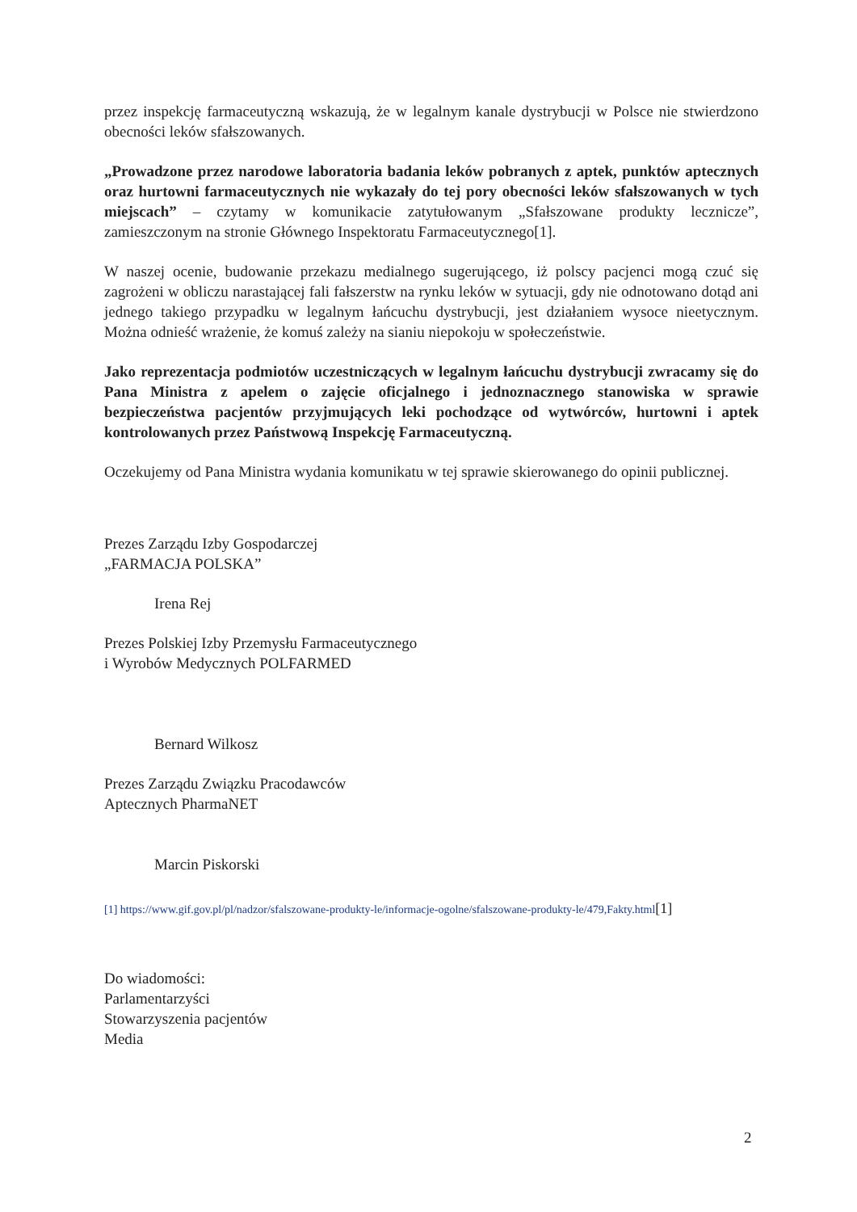przez inspekcję farmaceutyczną wskazują, że w legalnym kanale dystrybucji w Polsce nie stwierdzono obecności leków sfałszowanych.
„Prowadzone przez narodowe laboratoria badania leków pobranych z aptek, punktów aptecznych oraz hurtowni farmaceutycznych nie wykazały do tej pory obecności leków sfałszowanych w tych miejscach” – czytamy w komunikacie zatytułowanym „Sfałszowane produkty lecznicze”, zamieszczonym na stronie Głównego Inspektoratu Farmaceutycznego[1].
W naszej ocenie, budowanie przekazu medialnego sugerującego, iż polscy pacjenci mogą czuć się zagrożeni w obliczu narastającej fali fałszerstw na rynku leków w sytuacji, gdy nie odnotowano dotąd ani jednego takiego przypadku w legalnym łańcuchu dystrybucji, jest działaniem wysoce nieetycznym. Można odnieść wrażenie, że komuś zależy na sianiu niepokoju w społeczeństwie.
Jako reprezentacja podmiotów uczestniczących w legalnym łańcuchu dystrybucji zwracamy się do Pana Ministra z apelem o zajęcie oficjalnego i jednoznacznego stanowiska w sprawie bezpieczeństwa pacjentów przyjmujących leki pochodzące od wytwórców, hurtowni i aptek kontrolowanych przez Państwową Inspekcję Farmaceutyczną.
Oczekujemy od Pana Ministra wydania komunikatu w tej sprawie skierowanego do opinii publicznej.
Prezes Zarządu Izby Gospodarczej
„FARMACJA POLSKA”
Irena Rej
Prezes Polskiej Izby Przemysłu Farmaceutycznego
i Wyrobów Medycznych POLFARMED
Bernard Wilkosz
Prezes Zarządu Związku Pracodawców
Aptecznych PharmaNET
Marcin Piskorski
[1] https://www.gif.gov.pl/pl/nadzor/sfalszowane-produkty-le/informacje-ogolne/sfalszowane-produkty-le/479,Fakty.html[1]
Do wiadomości:
Parlamentarzyści
Stowarzyszenia pacjentów
Media
2